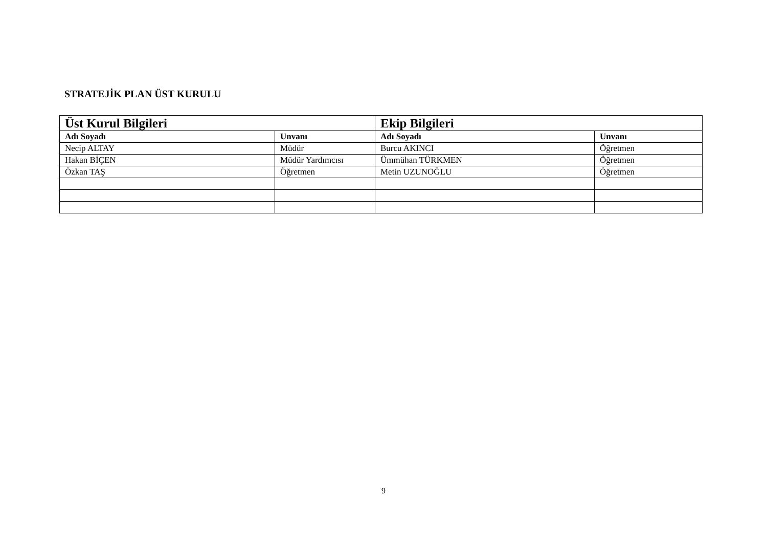STRATEJİK PLAN ÜST KURULU
| Üst Kurul Bilgileri | | Ekip Bilgileri | |
| --- | --- | --- | --- |
| Adı Soyadı | Unvanı | Adı Soyadı | Unvanı |
| Necip ALTAY | Müdür | Burcu AKINCI | Öğretmen |
| Hakan BİÇEN | Müdür Yardımcısı | Ümmühan TÜRKMEN | Öğretmen |
| Özkan TAŞ | Öğretmen | Metin UZUNOĞLU | Öğretmen |
9